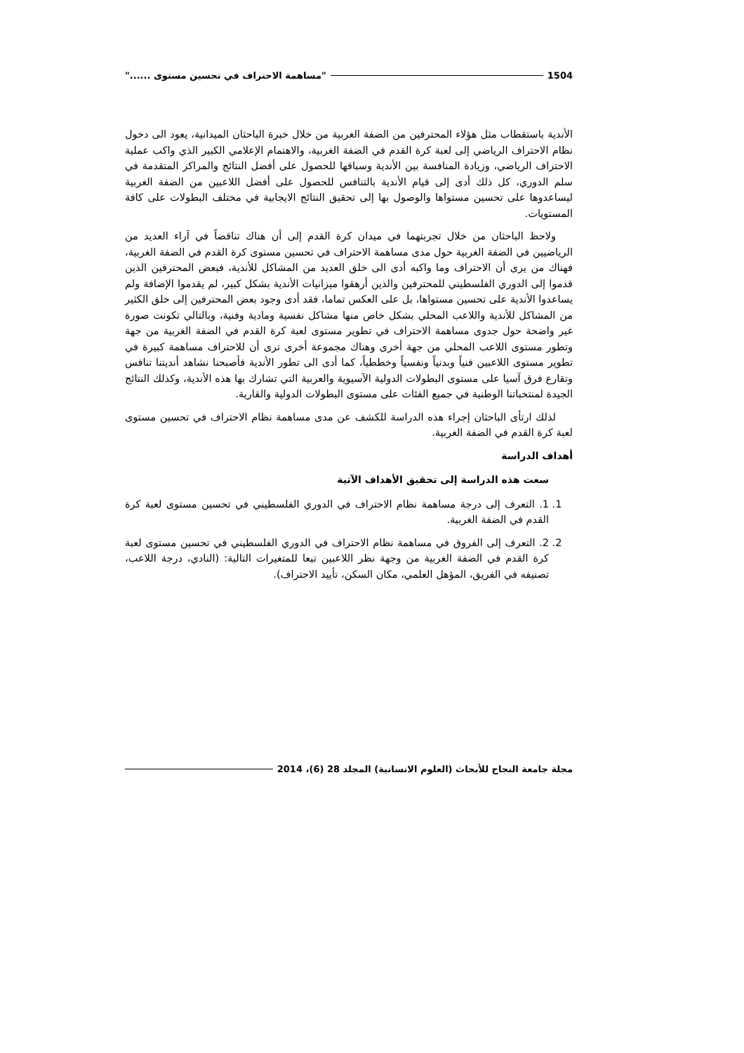1504 "مساهمة الاحتراف في تحسين مستوى ......"
الأندية باستقطاب مثل هؤلاء المحترفين من الضفة الغربية من خلال خبرة الباحثان الميدانية، يعود الى دخول نظام الاحتراف الرياضي إلى لعبة كرة القدم في الضفة الغربية، والاهتمام الإعلامي الكبير الذي واكب عملية الاحتراف الرياضي، وزيادة المنافسة بين الأندية وسباقها للحصول على أفضل النتائج والمراكز المتقدمة في سلم الدوري، كل ذلك أدى إلى قيام الأندية بالتنافس للحصول على أفضل اللاعبين من الضفة الغربية ليساعدوها على تحسين مستواها والوصول بها إلى تحقيق النتائج الايجابية في مختلف البطولات على كافة المستويات.
ولاحظ الباحثان من خلال تجربتهما في ميدان كرة القدم إلى أن هناك تناقضاً في آراء العديد من الرياضيين في الضفة الغربية حول مدى مساهمة الاحتراف في تحسين مستوى كرة القدم في الضفة الغربية، فهناك من يرى أن الاحتراف وما واكبه أدى الى خلق العديد من المشاكل للأندية، فبعض المحترفين الذين قدموا إلى الدوري الفلسطيني للمحترفين والذين أرهقوا ميزانيات الأندية بشكل كبير، لم يقدموا الإضافة ولم يساعدوا الأندية على تحسين مستواها، بل على العكس تماما، فقد أدى وجود بعض المحترفين إلى خلق الكثير من المشاكل للأندية واللاعب المحلي بشكل خاص منها مشاكل نفسية ومادية وفنية، وبالتالي تكونت صورة غير واضحة حول جدوى مساهمة الاحتراف في تطوير مستوى لعبة كرة القدم في الضفة الغربية من جهة وتطور مستوى اللاعب المحلي من جهة أخرى وهناك مجموعة أخرى ترى أن للاحتراف مساهمة كبيرة في تطوير مستوى اللاعبين فنياً وبدنياً ونفسياً وخططياً، كما أدى الى تطور الأندية فأصبحنا نشاهد أنديتنا تنافس وتقارع فرق آسيا على مستوى البطولات الدولية الآسيوية والعربية التي تشارك بها هذه الأندية، وكذلك النتائج الجيدة لمنتخباتنا الوطنية في جميع الفئات على مستوى البطولات الدولية والقارية.
لذلك ارتأى الباحثان إجراء هذه الدراسة للكشف عن مدى مساهمة نظام الاحتراف في تحسين مستوى لعبة كرة القدم في الضفة الغربية.
أهداف الدراسة
سعت هذه الدراسة إلى تحقيق الأهداف الآتية
1. 1. التعرف إلى درجة مساهمة نظام الاحتراف في الدوري الفلسطيني في تحسين مستوى لعبة كرة القدم في الضفة الغربية.
2. 2. التعرف إلى الفروق في مساهمة نظام الاحتراف في الدوري الفلسطيني في تحسين مستوى لعبة كرة القدم في الضفة الغربية من وجهة نظر اللاعبين تبعا للمتغيرات التالية: (النادي، درجة اللاعب، تصنيفه في الفريق، المؤهل العلمي، مكان السكن، تأييد الاحتراف).
مجلة جامعة النجاح للأبحاث (العلوم الانسانية) المجلد 28 (6)، 2014